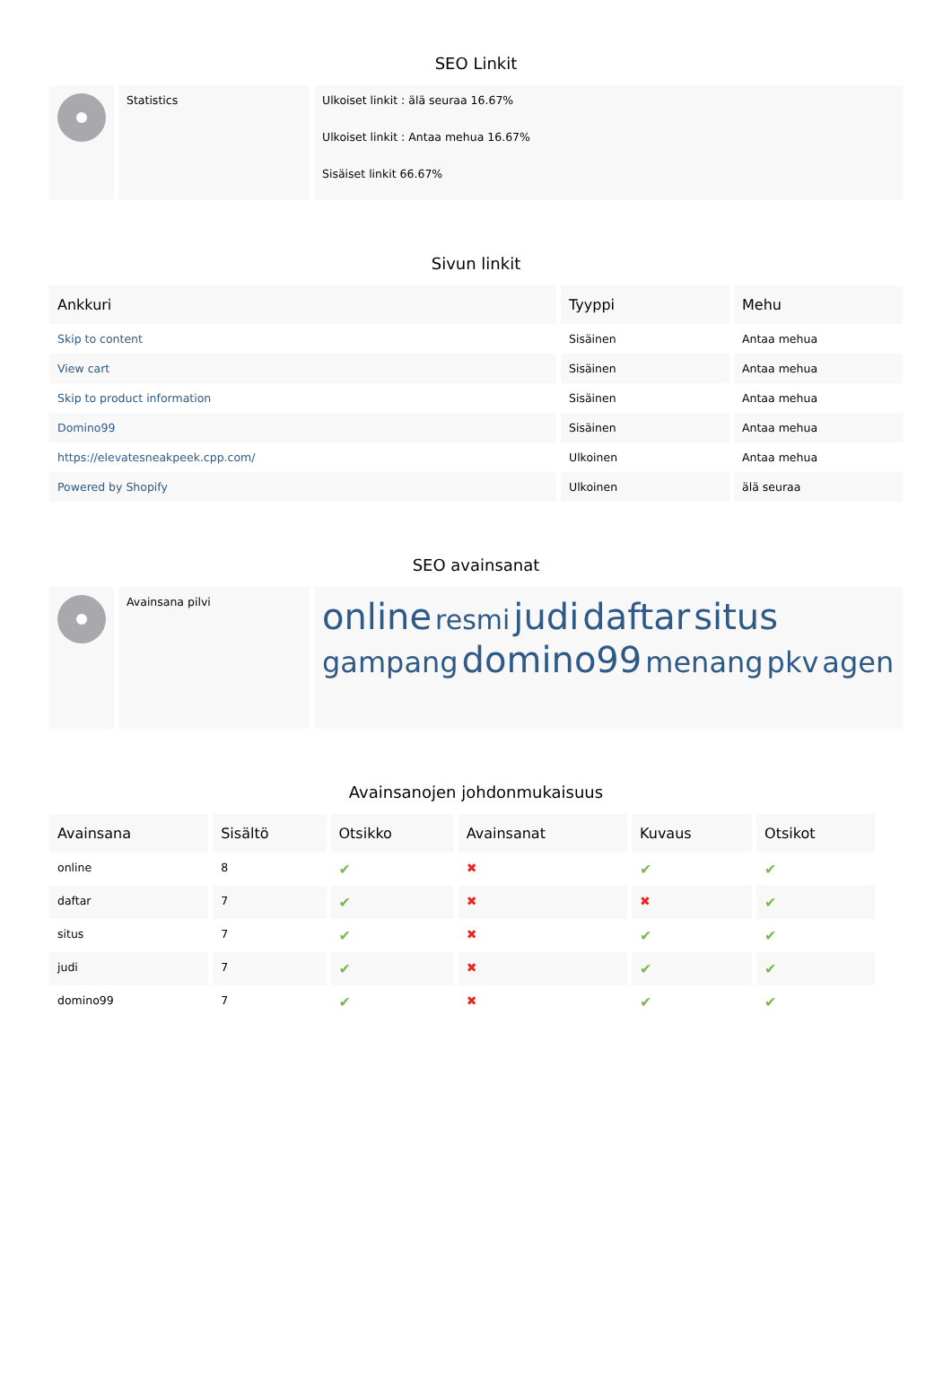SEO Linkit
| | Statistics | Ulkoiset linkit : älä seuraa 16.67% Ulkoiset linkit : Antaa mehua 16.67% Sisäiset linkit 66.67% |
Sivun linkit
| Ankkuri | Tyyppi | Mehu |
| --- | --- | --- |
| Skip to content | Sisäinen | Antaa mehua |
| View cart | Sisäinen | Antaa mehua |
| Skip to product information | Sisäinen | Antaa mehua |
| Domino99 | Sisäinen | Antaa mehua |
| https://elevatesneakpeek.cpp.com/ | Ulkoinen | Antaa mehua |
| Powered by Shopify | Ulkoinen | älä seuraa |
SEO avainsanat
| | Avainsana pilvi | online resmi judi daftar situs gampang domino99 menang pkv agen |
Avainsanojen johdonmukaisuus
| Avainsana | Sisältö | Otsikko | Avainsanat | Kuvaus | Otsikot |
| --- | --- | --- | --- | --- | --- |
| online | 8 | ✔ | ✖ | ✔ | ✔ |
| daftar | 7 | ✔ | ✖ | ✖ | ✔ |
| situs | 7 | ✔ | ✖ | ✔ | ✔ |
| judi | 7 | ✔ | ✖ | ✔ | ✔ |
| domino99 | 7 | ✔ | ✖ | ✔ | ✔ |